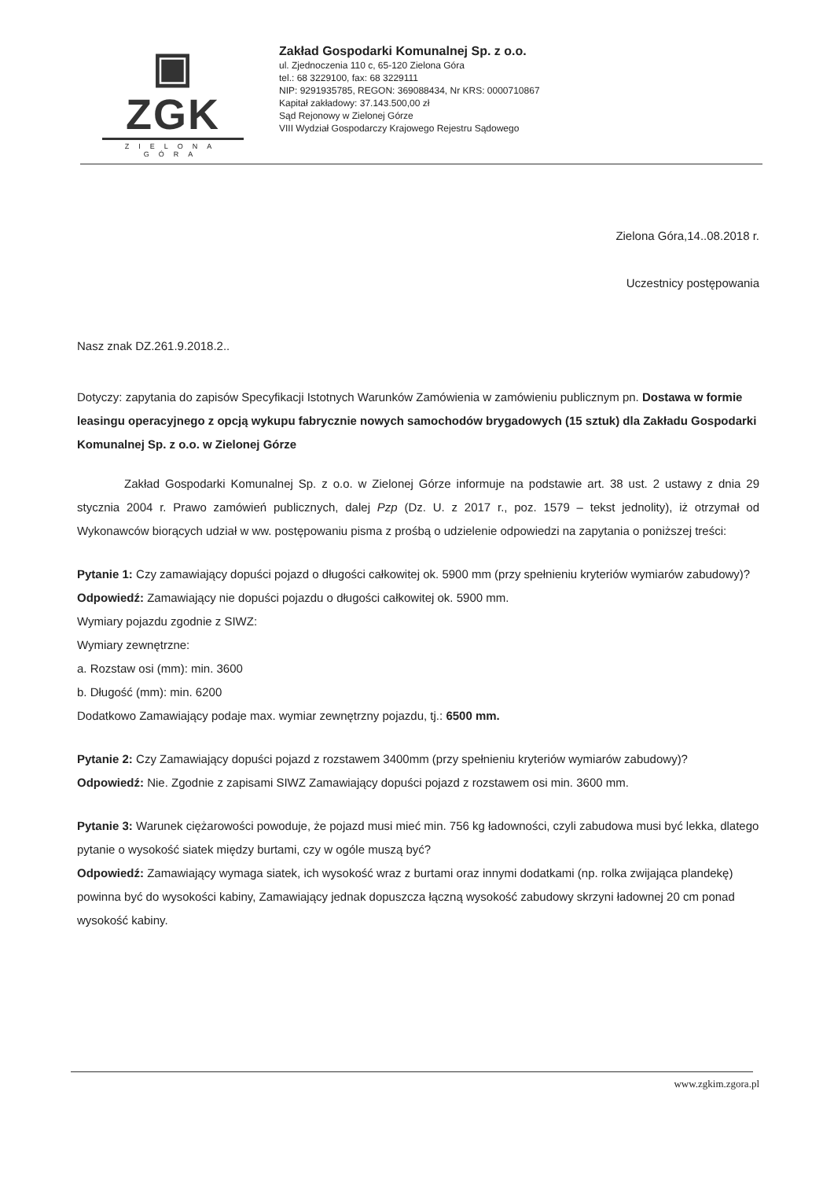▣ ZGK
ZIELONA GÓRA
Zakład Gospodarki Komunalnej Sp. z o.o.
ul. Zjednoczenia 110 c, 65-120 Zielona Góra
tel.: 68 3229100, fax: 68 3229111
NIP: 9291935785, REGON: 369088434, Nr KRS: 0000710867
Kapitał zakładowy: 37.143.500,00 zł
Sąd Rejonowy w Zielonej Górze
VIII Wydział Gospodarczy Krajowego Rejestru Sądowego
Zielona Góra,14..08.2018 r.
Uczestnicy postępowania
Nasz znak DZ.261.9.2018.2..
Dotyczy: zapytania do zapisów Specyfikacji Istotnych Warunków Zamówienia w zamówieniu publicznym pn. Dostawa w formie leasingu operacyjnego z opcją wykupu fabrycznie nowych samochodów brygadowych (15 sztuk) dla Zakładu Gospodarki Komunalnej Sp. z o.o. w Zielonej Górze
Zakład Gospodarki Komunalnej Sp. z o.o. w Zielonej Górze informuje na podstawie art. 38 ust. 2 ustawy z dnia 29 stycznia 2004 r. Prawo zamówień publicznych, dalej Pzp (Dz. U. z 2017 r., poz. 1579 – tekst jednolity), iż otrzymał od Wykonawców biorących udział w ww. postępowaniu pisma z prośbą o udzielenie odpowiedzi na zapytania o poniższej treści:
Pytanie 1: Czy zamawiający dopuści pojazd o długości całkowitej ok. 5900 mm (przy spełnieniu kryteriów wymiarów zabudowy)?
Odpowiedź: Zamawiający nie dopuści pojazdu o długości całkowitej ok. 5900 mm.
Wymiary pojazdu zgodnie z SIWZ:
Wymiary zewnętrzne:
a. Rozstaw osi (mm): min. 3600
b. Długość (mm): min. 6200
Dodatkowo Zamawiający podaje max. wymiar zewnętrzny pojazdu, tj.: 6500 mm.
Pytanie 2: Czy Zamawiający dopuści pojazd z rozstawem 3400mm (przy spełnieniu kryteriów wymiarów zabudowy)?
Odpowiedź: Nie. Zgodnie z zapisami SIWZ Zamawiający dopuści pojazd z rozstawem osi min. 3600 mm.
Pytanie 3: Warunek ciężarowości powoduje, że pojazd musi mieć min. 756 kg ładowności, czyli zabudowa musi być lekka, dlatego pytanie o wysokość siatek między burtami, czy w ogóle muszą być?
Odpowiedź: Zamawiający wymaga siatek, ich wysokość wraz z burtami oraz innymi dodatkami (np. rolka zwijająca plandekę) powinna być do wysokości kabiny, Zamawiający jednak dopuszcza łączną wysokość zabudowy skrzyni ładownej 20 cm ponad wysokość kabiny.
www.zgkim.zgora.pl